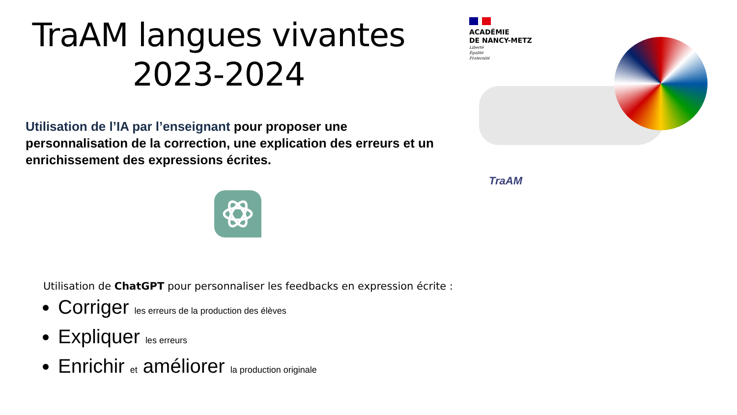TraAM langues vivantes
2023-2024
Utilisation de l’IA par l’enseignant pour proposer une personnalisation de la correction, une explication des erreurs et un enrichissement des expressions écrites.
ACADÉMIE
DE NANCY-METZ
Liberté
Égalité
Fraternité
TraAM
Utilisation de ChatGPT pour personnaliser les feedbacks en expression écrite :
Corriger les erreurs de la production des élèves
Expliquer les erreurs
Enrichir et améliorer la production originale